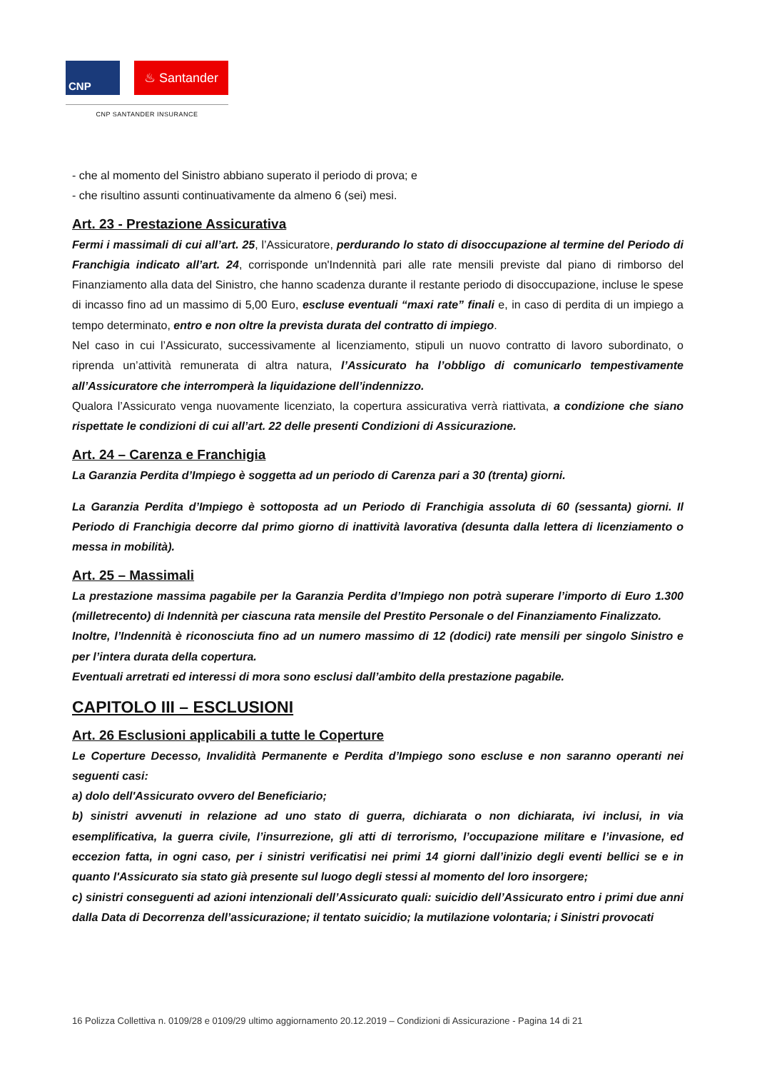CNP
♨ Santander
CNP SANTANDER INSURANCE
- che al momento del Sinistro abbiano superato il periodo di prova; e
- che risultino assunti continuativamente da almeno 6 (sei) mesi.
Art. 23 - Prestazione Assicurativa
Fermi i massimali di cui all’art. 25, l’Assicuratore, perdurando lo stato di disoccupazione al termine del Periodo di Franchigia indicato all’art. 24, corrisponde un'Indennità pari alle rate mensili previste dal piano di rimborso del Finanziamento alla data del Sinistro, che hanno scadenza durante il restante periodo di disoccupazione, incluse le spese di incasso fino ad un massimo di 5,00 Euro, escluse eventuali “maxi rate” finali e, in caso di perdita di un impiego a tempo determinato, entro e non oltre la prevista durata del contratto di impiego.
Nel caso in cui l’Assicurato, successivamente al licenziamento, stipuli un nuovo contratto di lavoro subordinato, o riprenda un’attività remunerata di altra natura, l’Assicurato ha l’obbligo di comunicarlo tempestivamente all’Assicuratore che interromperà la liquidazione dell’indennizzo.
Qualora l’Assicurato venga nuovamente licenziato, la copertura assicurativa verrà riattivata, a condizione che siano rispettate le condizioni di cui all’art. 22 delle presenti Condizioni di Assicurazione.
Art. 24 – Carenza e Franchigia
La Garanzia Perdita d’Impiego è soggetta ad un periodo di Carenza pari a 30 (trenta) giorni.
La Garanzia Perdita d’Impiego è sottoposta ad un Periodo di Franchigia assoluta di 60 (sessanta) giorni. Il Periodo di Franchigia decorre dal primo giorno di inattività lavorativa (desunta dalla lettera di licenziamento o messa in mobilità).
Art. 25 – Massimali
La prestazione massima pagabile per la Garanzia Perdita d’Impiego non potrà superare l’importo di Euro 1.300 (milletrecento) di Indennità per ciascuna rata mensile del Prestito Personale o del Finanziamento Finalizzato.
Inoltre, l’Indennità è riconosciuta fino ad un numero massimo di 12 (dodici) rate mensili per singolo Sinistro e per l’intera durata della copertura.
Eventuali arretrati ed interessi di mora sono esclusi dall’ambito della prestazione pagabile.
CAPITOLO III – ESCLUSIONI
Art. 26 Esclusioni applicabili a tutte le Coperture
Le Coperture Decesso, Invalidità Permanente e Perdita d’Impiego sono escluse e non saranno operanti nei seguenti casi:
a) dolo dell'Assicurato ovvero del Beneficiario;
b) sinistri avvenuti in relazione ad uno stato di guerra, dichiarata o non dichiarata, ivi inclusi, in via esemplificativa, la guerra civile, l’insurrezione, gli atti di terrorismo, l’occupazione militare e l’invasione, ed eccezion fatta, in ogni caso, per i sinistri verificatisi nei primi 14 giorni dall’inizio degli eventi bellici se e in quanto l'Assicurato sia stato già presente sul luogo degli stessi al momento del loro insorgere;
c) sinistri conseguenti ad azioni intenzionali dell’Assicurato quali: suicidio dell’Assicurato entro i primi due anni dalla Data di Decorrenza dell’assicurazione; il tentato suicidio; la mutilazione volontaria; i Sinistri provocati
16 Polizza Collettiva n. 0109/28 e 0109/29 ultimo aggiornamento 20.12.2019 – Condizioni di Assicurazione - Pagina 14 di 21